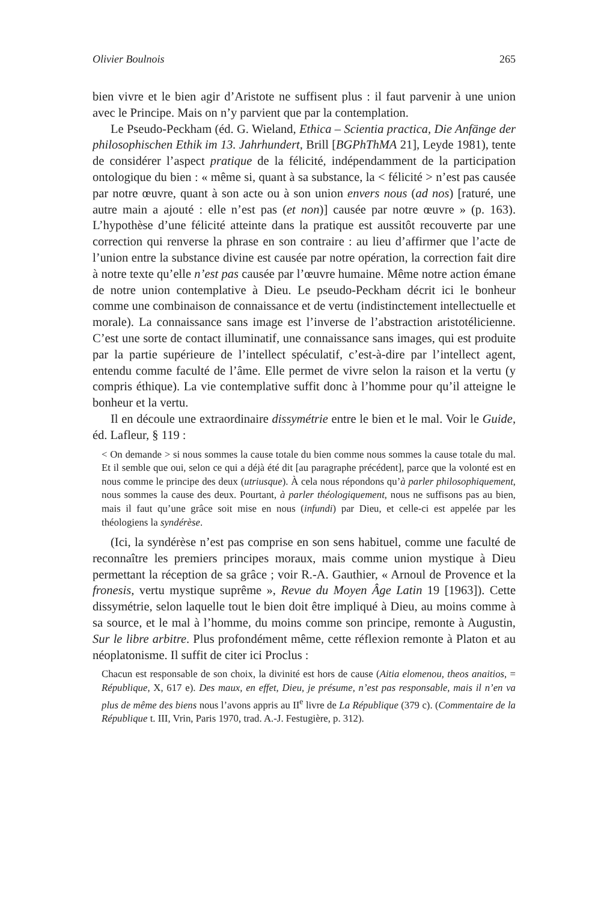Olivier Boulnois 265
bien vivre et le bien agir d’Aristote ne suffisent plus : il faut parvenir à une union avec le Principe. Mais on n’y parvient que par la contemplation.
Le Pseudo-Peckham (éd. G. Wieland, Ethica – Scientia practica, Die Anfänge der philosophischen Ethik im 13. Jahrhundert, Brill [BGPhThMA 21], Leyde 1981), tente de considérer l’aspect pratique de la félicité, indépendamment de la participation ontologique du bien : « même si, quant à sa substance, la < félicité > n’est pas causée par notre œuvre, quant à son acte ou à son union envers nous (ad nos) [raturé, une autre main a ajouté : elle n’est pas (et non)] causée par notre œuvre » (p. 163). L’hypothèse d’une félicité atteinte dans la pratique est aussitôt recouverte par une correction qui renverse la phrase en son contraire : au lieu d’affirmer que l’acte de l’union entre la substance divine est causée par notre opération, la correction fait dire à notre texte qu’elle n’est pas causée par l’œuvre humaine. Même notre action émane de notre union contemplative à Dieu. Le pseudo-Peckham décrit ici le bonheur comme une combinaison de connaissance et de vertu (indistinctement intellectuelle et morale). La connaissance sans image est l’inverse de l’abstraction aristotélicienne. C’est une sorte de contact illuminatif, une connaissance sans images, qui est produite par la partie supérieure de l’intellect spéculatif, c’est-à-dire par l’intellect agent, entendu comme faculté de l’âme. Elle permet de vivre selon la raison et la vertu (y compris éthique). La vie contemplative suffit donc à l’homme pour qu’il atteigne le bonheur et la vertu.
Il en découle une extraordinaire dissymétrie entre le bien et le mal. Voir le Guide, éd. Lafleur, § 119 :
< On demande > si nous sommes la cause totale du bien comme nous sommes la cause totale du mal. Et il semble que oui, selon ce qui a déjà été dit [au paragraphe précédent], parce que la volonté est en nous comme le principe des deux (utriusque). À cela nous répondons qu’à parler philosophiquement, nous sommes la cause des deux. Pourtant, à parler théologiquement, nous ne suffisons pas au bien, mais il faut qu’une grâce soit mise en nous (infundi) par Dieu, et celle-ci est appelée par les théologiens la syndérèse.
(Ici, la syndérèse n’est pas comprise en son sens habituel, comme une faculté de reconnaître les premiers principes moraux, mais comme union mystique à Dieu permettant la réception de sa grâce ; voir R.-A. Gauthier, « Arnoul de Provence et la fronesis, vertu mystique suprême », Revue du Moyen Âge Latin 19 [1963]). Cette dissymétrie, selon laquelle tout le bien doit être impliqué à Dieu, au moins comme à sa source, et le mal à l’homme, du moins comme son principe, remonte à Augustin, Sur le libre arbitre. Plus profondément même, cette réflexion remonte à Platon et au néoplatonisme. Il suffit de citer ici Proclus :
Chacun est responsable de son choix, la divinité est hors de cause (Aitia elomenou, theos anaitios, = République, X, 617 e). Des maux, en effet, Dieu, je présume, n’est pas responsable, mais il n’en va plus de même des biens nous l’avons appris au II<sup>e</sup> livre de La République (379 c). (Commentaire de la République t. III, Vrin, Paris 1970, trad. A.-J. Festugière, p. 312).